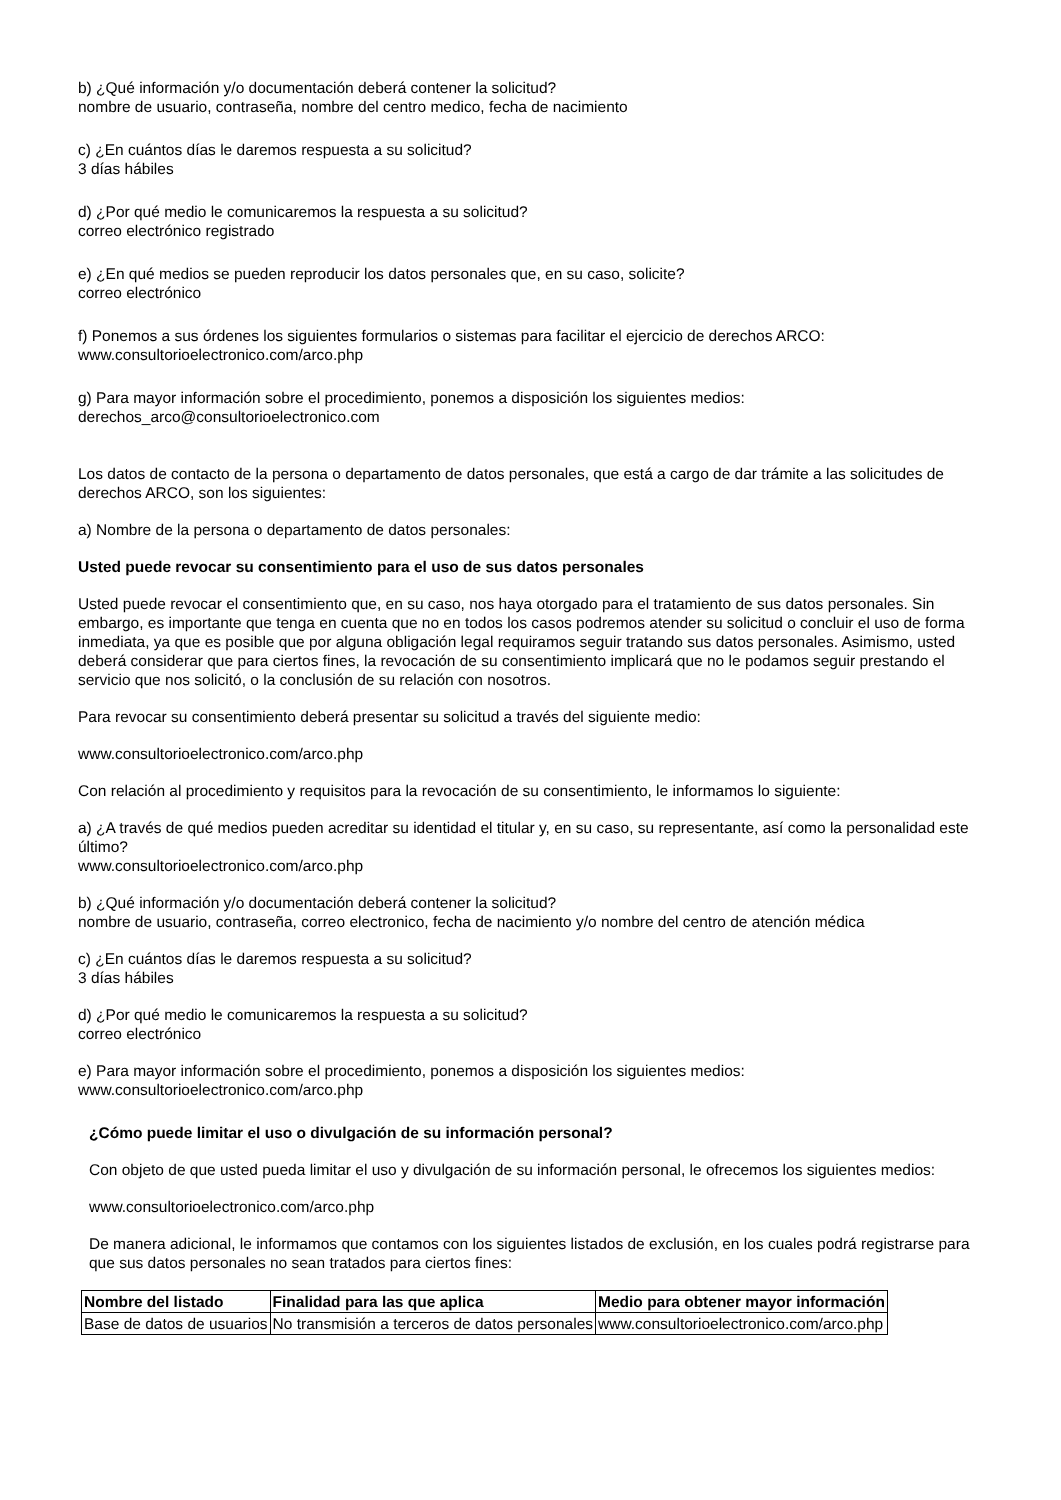b) ¿Qué información y/o documentación deberá contener la solicitud?
nombre de usuario, contraseña, nombre del centro medico, fecha de nacimiento
c) ¿En cuántos días le daremos respuesta a su solicitud?
3 días hábiles
d) ¿Por qué medio le comunicaremos la respuesta a su solicitud?
correo electrónico registrado
e) ¿En qué medios se pueden reproducir los datos personales que, en su caso, solicite?
correo electrónico
f) Ponemos a sus órdenes los siguientes formularios o sistemas para facilitar el ejercicio de derechos ARCO:
www.consultorioelectronico.com/arco.php
g) Para mayor información sobre el procedimiento, ponemos a disposición los siguientes medios:
derechos_arco@consultorioelectronico.com
Los datos de contacto de la persona o departamento de datos personales, que está a cargo de dar trámite a las solicitudes de derechos ARCO, son los siguientes:
a) Nombre de la persona o departamento de datos personales:
Usted puede revocar su consentimiento para el uso de sus datos personales
Usted puede revocar el consentimiento que, en su caso, nos haya otorgado para el tratamiento de sus datos personales. Sin embargo, es importante que tenga en cuenta que no en todos los casos podremos atender su solicitud o concluir el uso de forma inmediata, ya que es posible que por alguna obligación legal requiramos seguir tratando sus datos personales. Asimismo, usted deberá considerar que para ciertos fines, la revocación de su consentimiento implicará que no le podamos seguir prestando el servicio que nos solicitó, o la conclusión de su relación con nosotros.
Para revocar su consentimiento deberá presentar su solicitud a través del siguiente medio:
www.consultorioelectronico.com/arco.php
Con relación al procedimiento y requisitos para la revocación de su consentimiento, le informamos lo siguiente:
a) ¿A través de qué medios pueden acreditar su identidad el titular y, en su caso, su representante, así como la personalidad este último?
www.consultorioelectronico.com/arco.php
b) ¿Qué información y/o documentación deberá contener la solicitud?
nombre de usuario, contraseña, correo electronico, fecha de nacimiento y/o nombre del centro de atención médica
c) ¿En cuántos días le daremos respuesta a su solicitud?
3 días hábiles
d) ¿Por qué medio le comunicaremos la respuesta a su solicitud?
correo electrónico
e) Para mayor información sobre el procedimiento, ponemos a disposición los siguientes medios:
www.consultorioelectronico.com/arco.php
¿Cómo puede limitar el uso o divulgación de su información personal?
Con objeto de que usted pueda limitar el uso y divulgación de su información personal, le ofrecemos los siguientes medios:
www.consultorioelectronico.com/arco.php
De manera adicional, le informamos que contamos con los siguientes listados de exclusión, en los cuales podrá registrarse para que sus datos personales no sean tratados para ciertos fines:
| Nombre del listado | Finalidad para las que aplica | Medio para obtener mayor información |
| --- | --- | --- |
| Base de datos de usuarios | No transmisión a terceros de datos personales | www.consultorioelectronico.com/arco.php |